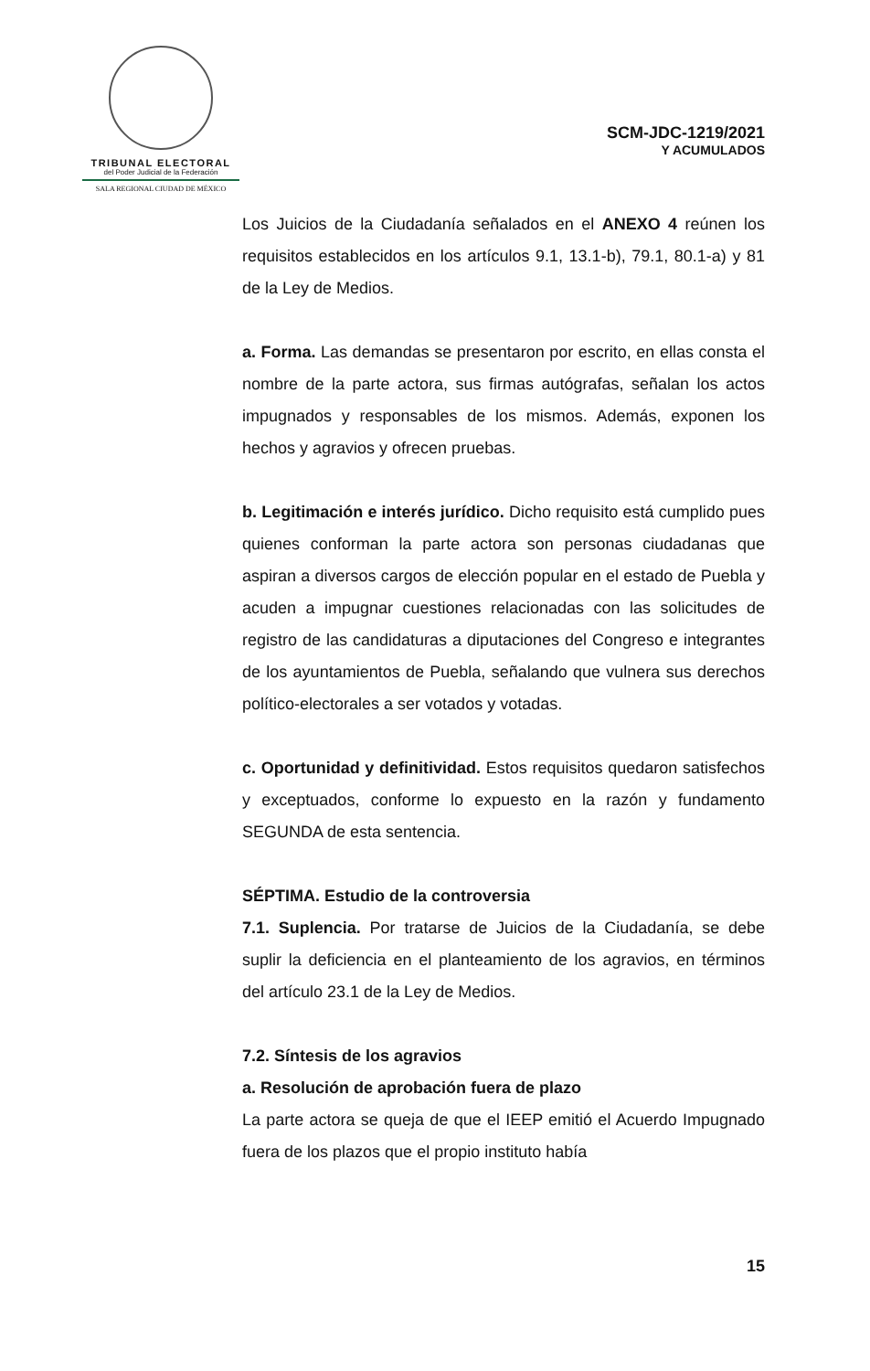TRIBUNAL ELECTORAL
del Poder Judicial de la Federación
SALA REGIONAL CIUDAD DE MÉXICO
SCM-JDC-1219/2021
Y ACUMULADOS
Los Juicios de la Ciudadanía señalados en el ANEXO 4 reúnen los requisitos establecidos en los artículos 9.1, 13.1-b), 79.1, 80.1-a) y 81 de la Ley de Medios.
a. Forma. Las demandas se presentaron por escrito, en ellas consta el nombre de la parte actora, sus firmas autógrafas, señalan los actos impugnados y responsables de los mismos. Además, exponen los hechos y agravios y ofrecen pruebas.
b. Legitimación e interés jurídico. Dicho requisito está cumplido pues quienes conforman la parte actora son personas ciudadanas que aspiran a diversos cargos de elección popular en el estado de Puebla y acuden a impugnar cuestiones relacionadas con las solicitudes de registro de las candidaturas a diputaciones del Congreso e integrantes de los ayuntamientos de Puebla, señalando que vulnera sus derechos político-electorales a ser votados y votadas.
c. Oportunidad y definitividad. Estos requisitos quedaron satisfechos y exceptuados, conforme lo expuesto en la razón y fundamento SEGUNDA de esta sentencia.
SÉPTIMA. Estudio de la controversia
7.1. Suplencia. Por tratarse de Juicios de la Ciudadanía, se debe suplir la deficiencia en el planteamiento de los agravios, en términos del artículo 23.1 de la Ley de Medios.
7.2. Síntesis de los agravios
a. Resolución de aprobación fuera de plazo
La parte actora se queja de que el IEEP emitió el Acuerdo Impugnado fuera de los plazos que el propio instituto había
15